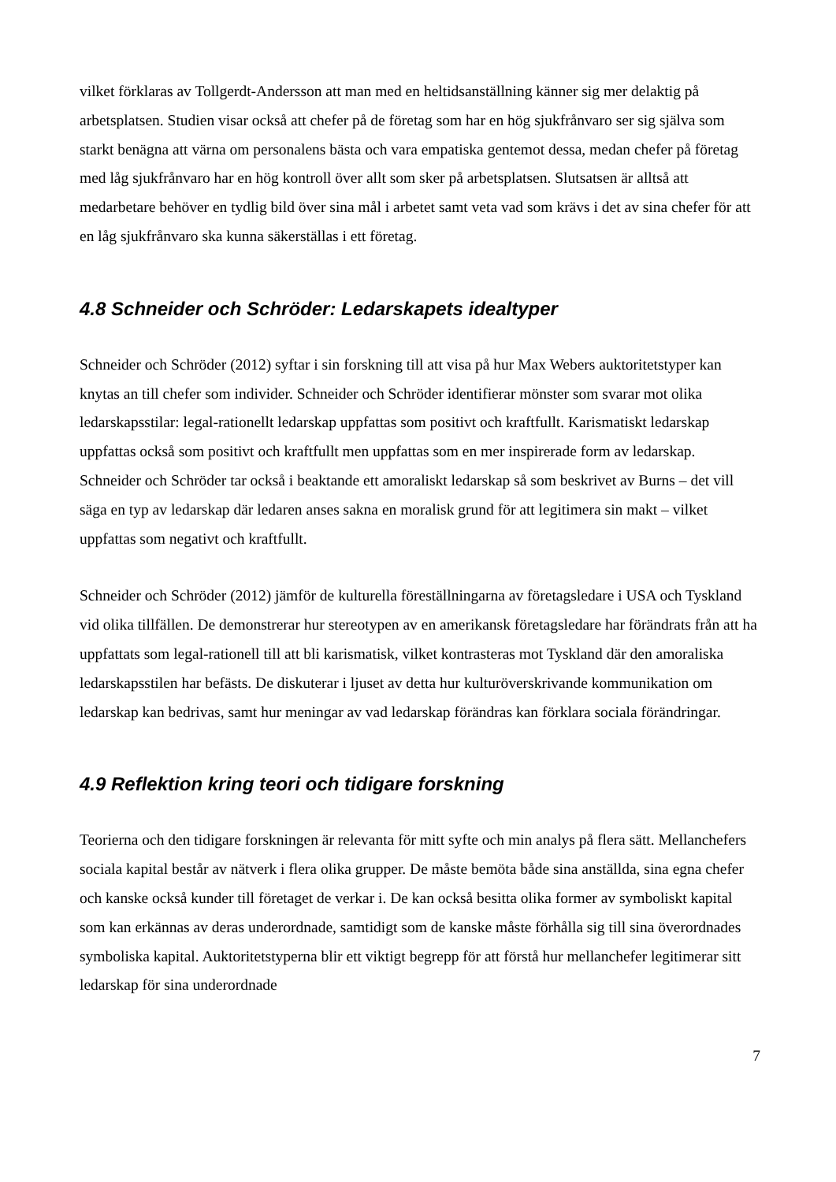vilket förklaras av Tollgerdt-Andersson att man med en heltidsanställning känner sig mer delaktig på arbetsplatsen. Studien visar också att chefer på de företag som har en hög sjukfrånvaro ser sig själva som starkt benägna att värna om personalens bästa och vara empatiska gentemot dessa, medan chefer på företag med låg sjukfrånvaro har en hög kontroll över allt som sker på arbetsplatsen. Slutsatsen är alltså att medarbetare behöver en tydlig bild över sina mål i arbetet samt veta vad som krävs i det av sina chefer för att en låg sjukfrånvaro ska kunna säkerställas i ett företag.
4.8 Schneider och Schröder: Ledarskapets idealtyper
Schneider och Schröder (2012) syftar i sin forskning till att visa på hur Max Webers auktoritetstyper kan knytas an till chefer som individer. Schneider och Schröder identifierar mönster som svarar mot olika ledarskapsstilar: legal-rationellt ledarskap uppfattas som positivt och kraftfullt. Karismatiskt ledarskap uppfattas också som positivt och kraftfullt men uppfattas som en mer inspirerade form av ledarskap. Schneider och Schröder tar också i beaktande ett amoraliskt ledarskap så som beskrivet av Burns – det vill säga en typ av ledarskap där ledaren anses sakna en moralisk grund för att legitimera sin makt – vilket uppfattas som negativt och kraftfullt.
Schneider och Schröder (2012) jämför de kulturella föreställningarna av företagsledare i USA och Tyskland vid olika tillfällen. De demonstrerar hur stereotypen av en amerikansk företagsledare har förändrats från att ha uppfattats som legal-rationell till att bli karismatisk, vilket kontrasteras mot Tyskland där den amoraliska ledarskapsstilen har befästs. De diskuterar i ljuset av detta hur kulturöverskrivande kommunikation om ledarskap kan bedrivas, samt hur meningar av vad ledarskap förändras kan förklara sociala förändringar.
4.9 Reflektion kring teori och tidigare forskning
Teorierna och den tidigare forskningen är relevanta för mitt syfte och min analys på flera sätt. Mellanchefers sociala kapital består av nätverk i flera olika grupper. De måste bemöta både sina anställda, sina egna chefer och kanske också kunder till företaget de verkar i. De kan också besitta olika former av symboliskt kapital som kan erkännas av deras underordnade, samtidigt som de kanske måste förhålla sig till sina överordnades symboliska kapital. Auktoritetstyperna blir ett viktigt begrepp för att förstå hur mellanchefer legitimerar sitt ledarskap för sina underordnade
7